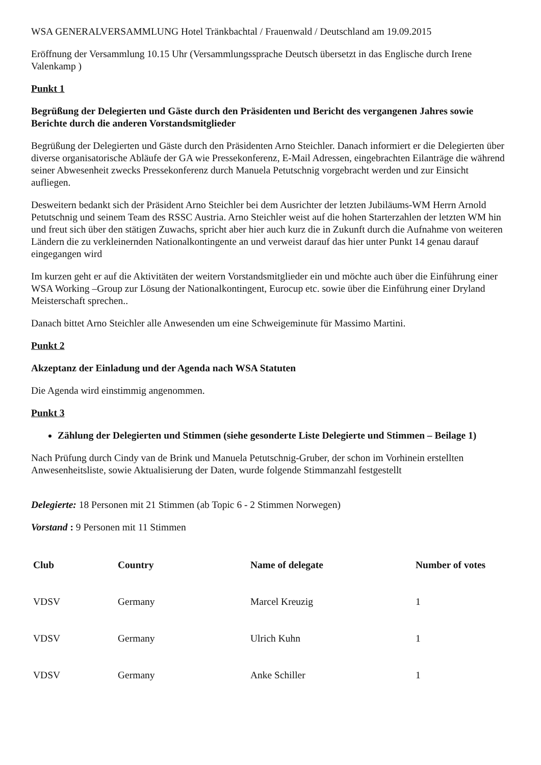WSA GENERALVERSAMMLUNG Hotel Tränkbachtal / Frauenwald / Deutschland am 19.09.2015
Eröffnung der Versammlung 10.15 Uhr (Versammlungssprache Deutsch übersetzt in das Englische durch Irene Valenkamp )
Punkt 1
Begrüßung der Delegierten und Gäste durch den Präsidenten und Bericht des vergangenen Jahres sowie Berichte durch die anderen Vorstandsmitglieder
Begrüßung der Delegierten und Gäste durch den Präsidenten Arno Steichler. Danach informiert er die Delegierten über diverse organisatorische Abläufe der GA wie Pressekonferenz, E-Mail Adressen, eingebrachten Eilanträge die während seiner Abwesenheit zwecks Pressekonferenz durch Manuela Petutschnig vorgebracht werden und zur Einsicht aufliegen.
Desweitern bedankt sich der Präsident Arno Steichler bei dem Ausrichter der letzten Jubiläums-WM Herrn Arnold Petutschnig und seinem Team des RSSC Austria. Arno Steichler weist auf die hohen Starterzahlen der letzten WM hin und freut sich über den stätigen Zuwachs, spricht aber hier auch kurz die in Zukunft durch die Aufnahme von weiteren Ländern die zu verkleinernden Nationalkontingente an und verweist darauf das hier unter Punkt 14 genau darauf eingegangen wird
Im kurzen geht er auf die Aktivitäten der weitern Vorstandsmitglieder ein und möchte auch über die Einführung einer WSA Working –Group zur Lösung der Nationalkontingent, Eurocup etc. sowie über die Einführung einer Dryland Meisterschaft sprechen..
Danach bittet Arno Steichler alle Anwesenden um eine Schweigeminute für Massimo Martini.
Punkt 2
Akzeptanz der Einladung und der Agenda nach WSA Statuten
Die Agenda wird einstimmig angenommen.
Punkt 3
Zählung der Delegierten und Stimmen (siehe gesonderte Liste Delegierte und Stimmen – Beilage 1)
Nach Prüfung durch Cindy van de Brink und Manuela Petutschnig-Gruber, der schon im Vorhinein erstellten Anwesenheitsliste, sowie Aktualisierung der Daten, wurde folgende Stimmanzahl festgestellt
Delegierte: 18 Personen mit 21 Stimmen (ab Topic 6 - 2 Stimmen Norwegen)
Vorstand : 9 Personen mit 11 Stimmen
| Club | Country | Name of delegate | Number of votes |
| --- | --- | --- | --- |
| VDSV | Germany | Marcel Kreuzig | 1 |
| VDSV | Germany | Ulrich Kuhn | 1 |
| VDSV | Germany | Anke Schiller | 1 |